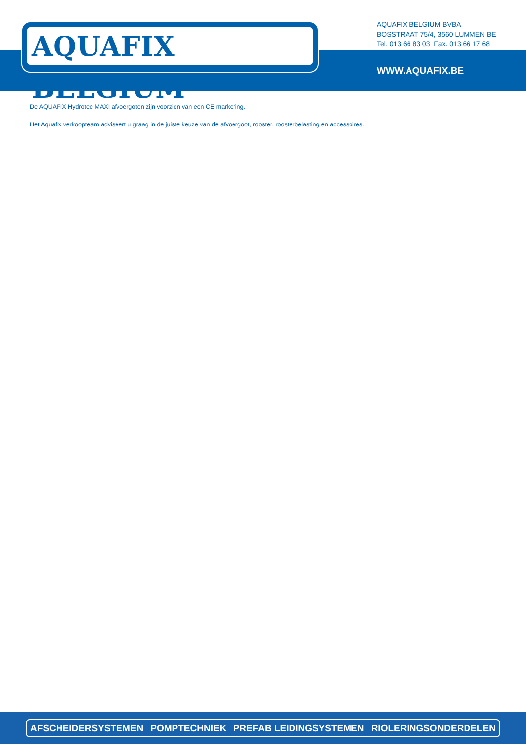AQUAFIX BELGIUM<sup>®</sup>
AQUAFIX BELGIUM BVBA
BOSSTRAAT 75/4, 3560 LUMMEN BE
Tel. 013 66 83 03 Fax. 013 66 17 68
WWW.AQUAFIX.BE
De AQUAFIX Hydrotec MAXI afvoergoten zijn voorzien van een CE markering.
Het Aquafix verkoopteam adviseert u graag in de juiste keuze van de afvoergoot, rooster, roosterbelasting en accessoires.
AFSCHEIDERSYSTEMEN POMPTECHNIEK PREFAB LEIDINGSYSTEMEN RIOLERINGSONDERDELEN